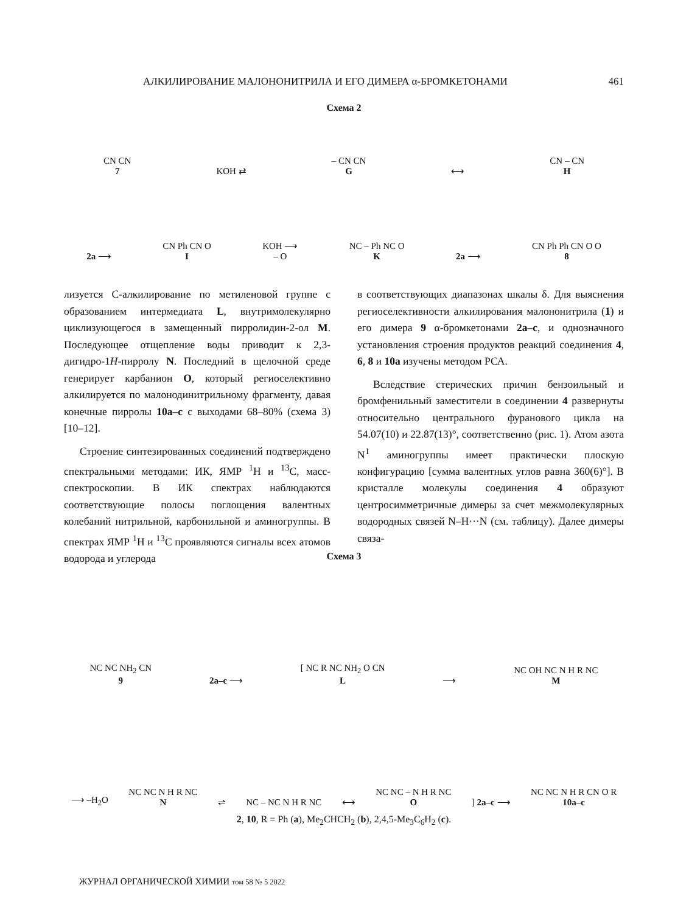АЛКИЛИРОВАНИЕ МАЛОНОНИТРИЛА И ЕГО ДИМЕРА α-БРОМКЕТОНАМИ 461
Схема 2
CN CN
7 KOH ⇄ – CN CN
G ⟷ CN – CN
H
2a ⟶ CN Ph CN O
I KOH ⟶
– O NC – Ph NC O
K 2a ⟶ CN Ph Ph CN O O
8
лизуется С-алкилирование по метиленовой группе с образованием интермедиата L, внутримолекулярно циклизующегося в замещенный пирролидин-2-ол M. Последующее отщепление воды приводит к 2,3-дигидро-1H-пирролу N. Последний в щелочной среде генерирует карбанион O, который региоселективно алкилируется по малонодинитрильному фрагменту, давая конечные пирролы 10a–c с выходами 68–80% (схема 3) [10–12].
Строение синтезированных соединений подтверждено спектральными методами: ИК, ЯМР <sup>1</sup>Н и <sup>13</sup>С, масс-спектроскопии. В ИК спектрах наблюдаются соответствующие полосы поглощения валентных колебаний нитрильной, карбонильной и аминогруппы. В спектрах ЯМР <sup>1</sup>Н и <sup>13</sup>С проявляются сигналы всех атомов водорода и углерода
в соответствующих диапазонах шкалы δ. Для выяснения региоселективности алкилирования малононитрила (1) и его димера 9 α-бромкетонами 2a–c, и однозначного установления строения продуктов реакций соединения 4, 6, 8 и 10a изучены методом РСА.
Вследствие стерических причин бензоильный и бромфенильный заместители в соединении 4 развернуты относительно центрального фуранового цикла на 54.07(10) и 22.87(13)°, соответственно (рис. 1). Атом азота N<sup>1</sup> аминогруппы имеет практически плоскую конфигурацию [сумма валентных углов равна 360(6)°]. В кристалле молекулы соединения 4 образуют центросимметричные димеры за счет межмолекулярных водородных связей N–H···N (см. таблицу). Далее димеры связа-
Схема 3
NC NC NH<sub>2</sub> CN
9 2a–c ⟶ [ NC R NC NH<sub>2</sub> O CN
L ⟶ NC OH NC N H R NC
M
⟶ –H<sub>2</sub>O NC NC N H R NC
N ⇌ NC – NC N H R NC ⟷ NC NC – N H R NC
O] 2a–c ⟶ NC NC N H R CN O R
10a–c
2, 10, R = Ph (a), Me<sub>2</sub>CHCH<sub>2</sub> (b), 2,4,5-Me<sub>3</sub>C<sub>6</sub>H<sub>2</sub> (c).
ЖУРНАЛ ОРГАНИЧЕСКОЙ ХИМИИ том 58 № 5 2022